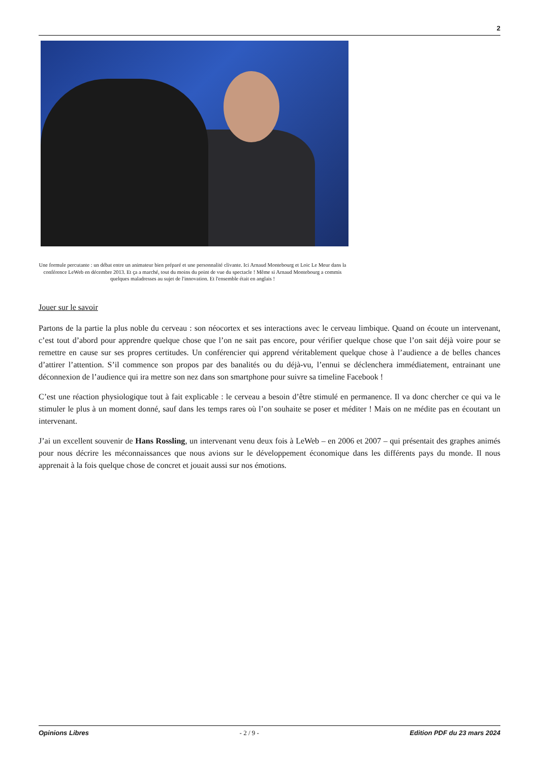2
Une formule percutante : un débat entre un animateur bien préparé et une personnalité clivante. Ici Arnaud Montebourg et Loic Le Meur dans la conférence LeWeb en décembre 2013. Et ça a marché, tout du moins du point de vue du spectacle ! Même si Arnaud Montebourg a commis quelques maladresses au sujet de l'innovation. Et l'ensemble était en anglais !
Jouer sur le savoir
Partons de la partie la plus noble du cerveau : son néocortex et ses interactions avec le cerveau limbique. Quand on écoute un intervenant, c’est tout d’abord pour apprendre quelque chose que l’on ne sait pas encore, pour vérifier quelque chose que l’on sait déjà voire pour se remettre en cause sur ses propres certitudes. Un conférencier qui apprend véritablement quelque chose à l’audience a de belles chances d’attirer l’attention. S’il commence son propos par des banalités ou du déjà-vu, l’ennui se déclenchera immédiatement, entrainant une déconnexion de l’audience qui ira mettre son nez dans son smartphone pour suivre sa timeline Facebook !
C’est une réaction physiologique tout à fait explicable : le cerveau a besoin d’être stimulé en permanence. Il va donc chercher ce qui va le stimuler le plus à un moment donné, sauf dans les temps rares où l’on souhaite se poser et méditer ! Mais on ne médite pas en écoutant un intervenant.
J’ai un excellent souvenir de Hans Rossling, un intervenant venu deux fois à LeWeb – en 2006 et 2007 – qui présentait des graphes animés pour nous décrire les méconnaissances que nous avions sur le développement économique dans les différents pays du monde. Il nous apprenait à la fois quelque chose de concret et jouait aussi sur nos émotions.
Opinions Libres - 2 / 9 - Edition PDF du 23 mars 2024